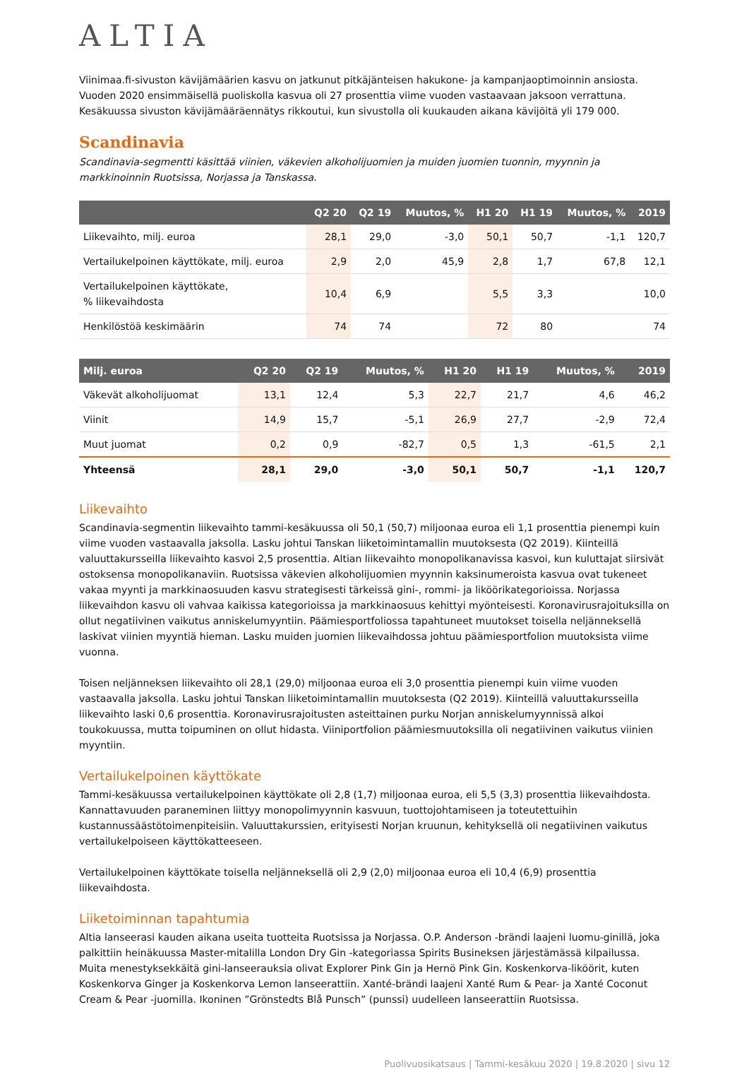ALTIA
Viinimaa.fi-sivuston kävijämäärien kasvu on jatkunut pitkäjänteisen hakukone- ja kampanjaoptimoinnin ansiosta. Vuoden 2020 ensimmäisellä puoliskolla kasvua oli 27 prosenttia viime vuoden vastaavaan jaksoon verrattuna. Kesäkuussa sivuston kävijämääräennätys rikkoutui, kun sivustolla oli kuukauden aikana kävijöitä yli 179 000.
Scandinavia
Scandinavia-segmentti käsittää viinien, väkevien alkoholijuomien ja muiden juomien tuonnin, myynnin ja markkinoinnin Ruotsissa, Norjassa ja Tanskassa.
| | Q2 20 | Q2 19 | Muutos, % | H1 20 | H1 19 | Muutos, % | 2019 |
| --- | --- | --- | --- | --- | --- | --- | --- |
| Liikevaihto, milj. euroa | 28,1 | 29,0 | -3,0 | 50,1 | 50,7 | -1,1 | 120,7 |
| Vertailukelpoinen käyttökate, milj. euroa | 2,9 | 2,0 | 45,9 | 2,8 | 1,7 | 67,8 | 12,1 |
| Vertailukelpoinen käyttökate, % liikevaihdosta | 10,4 | 6,9 | | 5,5 | 3,3 | | 10,0 |
| Henkilöstöä keskimäärin | 74 | 74 | | 72 | 80 | | 74 |
| Milj. euroa | Q2 20 | Q2 19 | Muutos, % | H1 20 | H1 19 | Muutos, % | 2019 |
| --- | --- | --- | --- | --- | --- | --- | --- |
| Väkevät alkoholijuomat | 13,1 | 12,4 | 5,3 | 22,7 | 21,7 | 4,6 | 46,2 |
| Viinit | 14,9 | 15,7 | -5,1 | 26,9 | 27,7 | -2,9 | 72,4 |
| Muut juomat | 0,2 | 0,9 | -82,7 | 0,5 | 1,3 | -61,5 | 2,1 |
| Yhteensä | 28,1 | 29,0 | -3,0 | 50,1 | 50,7 | -1,1 | 120,7 |
Liikevaihto
Scandinavia-segmentin liikevaihto tammi-kesäkuussa oli 50,1 (50,7) miljoonaa euroa eli 1,1 prosenttia pienempi kuin viime vuoden vastaavalla jaksolla. Lasku johtui Tanskan liiketoimintamallin muutoksesta (Q2 2019). Kiinteillä valuuttakursseilla liikevaihto kasvoi 2,5 prosenttia. Altian liikevaihto monopolikanavissa kasvoi, kun kuluttajat siirsivät ostoksensa monopolikanaviin. Ruotsissa väkevien alkoholijuomien myynnin kaksinumeroista kasvua ovat tukeneet vakaa myynti ja markkinaosuuden kasvu strategisesti tärkeissä gini-, rommi- ja liköörikategorioissa. Norjassa liikevaihdon kasvu oli vahvaa kaikissa kategorioissa ja markkinaosuus kehittyi myönteisesti. Koronavirusrajoituksilla on ollut negatiivinen vaikutus anniskelumyyntiin. Päämiesportfoliossa tapahtuneet muutokset toisella neljänneksellä laskivat viinien myyntiä hieman. Lasku muiden juomien liikevaihdossa johtuu päämiesportfolion muutoksista viime vuonna.
Toisen neljänneksen liikevaihto oli 28,1 (29,0) miljoonaa euroa eli 3,0 prosenttia pienempi kuin viime vuoden vastaavalla jaksolla. Lasku johtui Tanskan liiketoimintamallin muutoksesta (Q2 2019). Kiinteillä valuuttakursseilla liikevaihto laski 0,6 prosenttia. Koronavirusrajoitusten asteittainen purku Norjan anniskelumyynnissä alkoi toukokuussa, mutta toipuminen on ollut hidasta. Viiniportfolion päämiesmuutoksilla oli negatiivinen vaikutus viinien myyntiin.
Vertailukelpoinen käyttökate
Tammi-kesäkuussa vertailukelpoinen käyttökate oli 2,8 (1,7) miljoonaa euroa, eli 5,5 (3,3) prosenttia liikevaihdosta. Kannattavuuden paraneminen liittyy monopolimyynnin kasvuun, tuottojohtamiseen ja toteutettuihin kustannussäästötoimenpiteisiin. Valuuttakurssien, erityisesti Norjan kruunun, kehityksellä oli negatiivinen vaikutus vertailukelpoiseen käyttökatteeseen.
Vertailukelpoinen käyttökate toisella neljänneksellä oli 2,9 (2,0) miljoonaa euroa eli 10,4 (6,9) prosenttia liikevaihdosta.
Liiketoiminnan tapahtumia
Altia lanseerasi kauden aikana useita tuotteita Ruotsissa ja Norjassa. O.P. Anderson -brändi laajeni luomu-ginillä, joka palkittiin heinäkuussa Master-mitalilla London Dry Gin -kategoriassa Spirits Busineksen järjestämässä kilpailussa. Muita menestyksekkäitä gini-lanseerauksia olivat Explorer Pink Gin ja Hernö Pink Gin. Koskenkorva-liköörit, kuten Koskenkorva Ginger ja Koskenkorva Lemon lanseerattiin. Xanté-brändi laajeni Xanté Rum & Pear- ja Xanté Coconut Cream & Pear -juomilla. Ikoninen ”Grönstedts Blå Punsch” (punssi) uudelleen lanseerattiin Ruotsissa.
Puolivuosikatsaus | Tammi-kesäkuu 2020 | 19.8.2020 | sivu 12